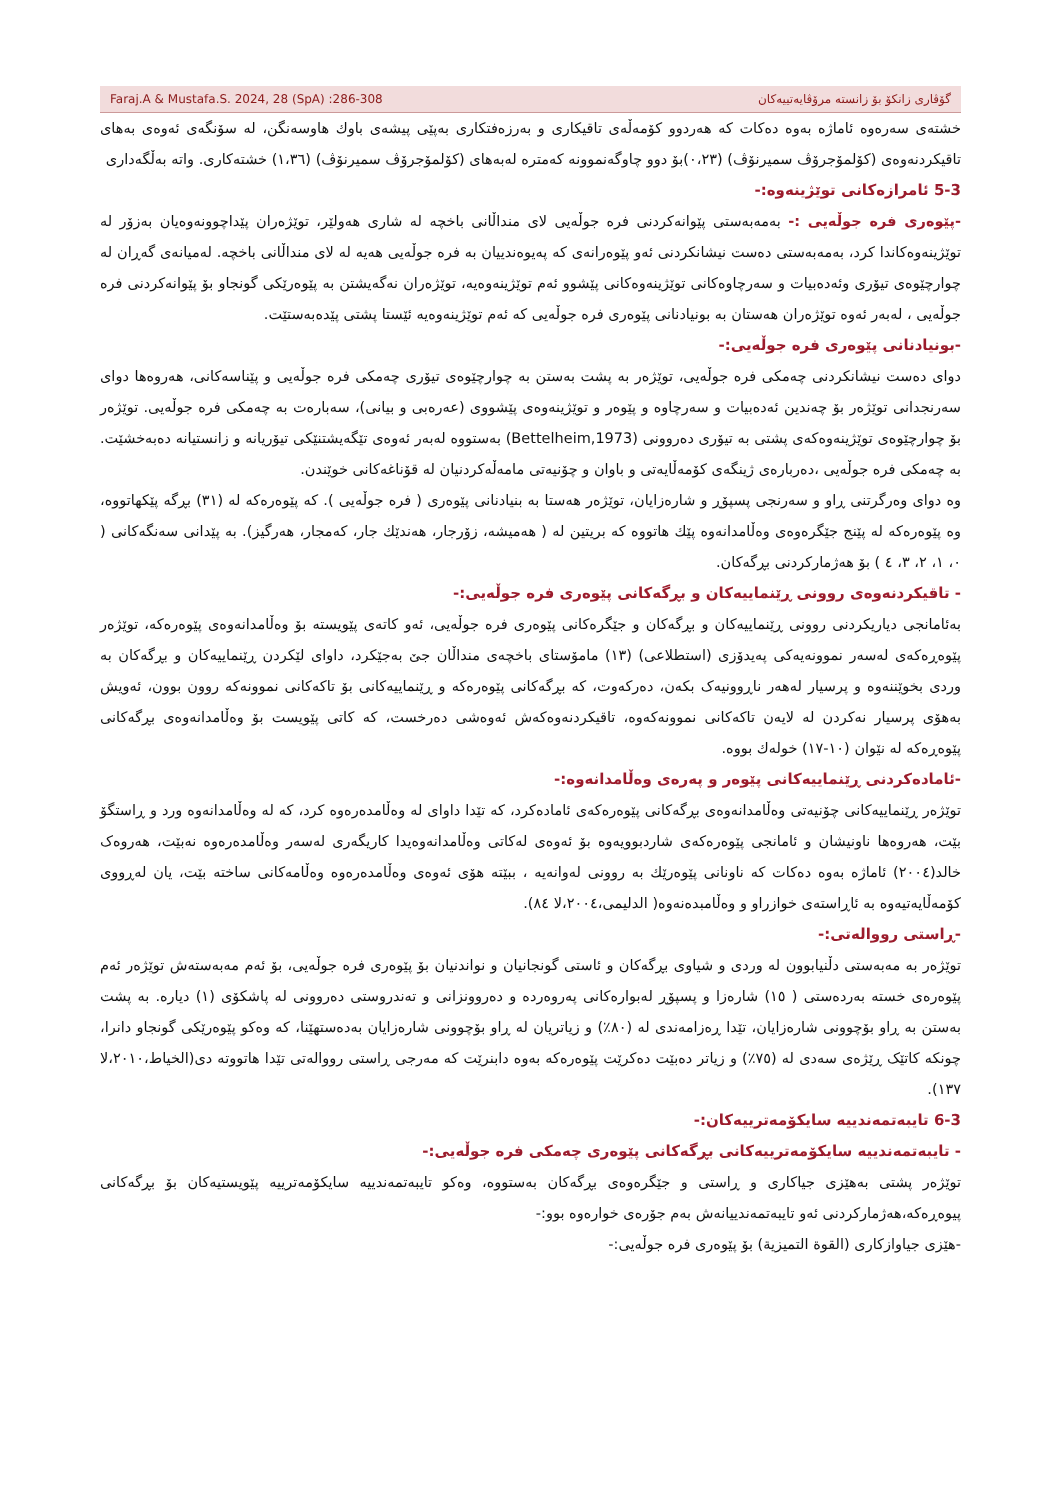Faraj.A & Mustafa.S. 2024, 28 (SpA) :286-308 گۆڤاری زانكۆ بۆ زانستە مرۆڤایەتییەكان
خشتەی سەرەوە ئاماژە بەوە دەكات كە هەردوو كۆمەڵەی تاقیكاری و بەرزەفتكاری بەپێی پیشەی باوك هاوسەنگن، لە سۆنگەی ئەوەی بەهای تاقیكردنەوەی (كۆلمۆجرۆڤ سمیرنۆڤ) (٠،٢٣)بۆ دوو چاوگەنموونە كەمترە لەبەهای (كۆلمۆجرۆڤ سمیرنۆڤ) (١،٣٦) خشتەكاری. واتە بەڵگەداری
5-3 ئامرازەكانی توێژینەوە:-
-پێوەری فرە جوڵەیی :- بەمەبەستی پێوانەكردنی فرە جوڵەیی لای منداڵانی باخچە لە شاری هەولێر، توێژەران پێداچوونەوەیان بەزۆر لە توێژینەوەكاندا كرد، بەمەبەستی دەست نیشانكردنی ئەو پێوەرانەی كە پەیوەندییان بە فرە جوڵەیی هەیە لە لای منداڵانی باخچە. لەمیانەی گەڕان لە چوارچێوەی تیۆری وئەدەبیات و سەرچاوەكانی توێژینەوەكانی پێشوو ئەم توێژینەوەیە، توێژەران نەگەیشتن بە پێوەرێكی گونجاو بۆ پێوانەكردنی فرە جوڵەیی ، لەبەر ئەوە توێژەران هەستان بە بونیادنانی پێوەری فرە جوڵەیی كە ئەم توێژینەوەیە ئێستا پشتی پێدەبەستێت.
-بونیادنانی پێوەری فرە جوڵەیی:-
دوای دەست نیشانكردنی چەمكی فرە جوڵەیی، توێژەر بە پشت بەستن بە چوارچێوەی تیۆری چەمكی فرە جوڵەیی و پێناسەكانی، هەروەها دوای سەرنجدانی توێژەر بۆ چەندین ئەدەبیات و سەرچاوە و پێوەر و توێژینەوەی پێشووی (عەرەبی و بیانی)، سەبارەت بە چەمكی فرە جوڵەیی. توێژەر بۆ چوارچێوەی توێژینەوەكەی پشتی بە تیۆری دەروونی (Bettelheim,1973) بەستووە لەبەر ئەوەی تێگەیشتنێكی تیۆریانە و زانستیانە دەبەخشێت. بە چەمكی فرە جوڵەیی ،دەربارەی ژینگەی كۆمەڵایەتی و باوان و چۆنیەتی مامەڵەكردنیان لە قۆناغەكانی خوێندن.
وە دوای وەرگرتنی ڕاو و سەرنجی پسپۆڕ و شارەزایان، توێژەر هەستا بە بنیادنانی پێوەری ( فرە جوڵەیی ). كە پێوەرەكە لە (٣١) بڕگە پێكهاتووە، وە پێوەرەكە لە پێنج جێگرەوەی وەڵامدانەوە پێك هاتووە كە بریتین لە ( هەمیشە، زۆرجار، هەندێك جار، كەمجار، هەرگیز). بە پێدانی سەنگەكانی ( ٠، ١، ٢، ٣، ٤ ) بۆ هەژماركردنی بڕگەكان.
- تاقیكردنەوەی روونی ڕێنماییەكان و بڕگەكانی پێوەری فرە جوڵەیی:-
بەئامانجی دیاریكردنی روونی ڕێنماییەكان و بڕگەكان و جێگرەكانی پێوەری فرە جوڵەیی، ئەو كاتەی پێویستە بۆ وەڵامدانەوەی پێوەرەكە، توێژەر پێوەڕەكەی لەسەر نموونەیەكی پەیدۆزی (استطلاعی) (١٣) مامۆستای باخچەی منداڵان جێ بەجێكرد، داوای لێكردن ڕێنماییەكان و بڕگەكان بە وردی بخوێننەوە و پرسیار لەهەر ناڕوونیەک بكەن، دەركەوت، كە بڕگەكانی پێوەرەكە و ڕێنماییەكانی بۆ تاكەكانی نموونەكە روون بوون، ئەویش بەهۆی پرسیار نەكردن لە لایەن تاكەكانی نموونەكەوە، تاقیكردنەوەكەش ئەوەشی دەرخست، كە كاتی پێویست بۆ وەڵامدانەوەی بڕگەكانی پێوەڕەكە لە نێوان (١٠-١٧) خولەك بووە.
-ئامادەكردنی ڕێنماییەكانی پێوەر و پەرەی وەڵامدانەوە:-
توێژەر ڕێنماییەكانی چۆنیەتی وەڵامدانەوەی بڕگەكانی پێوەرەكەی ئامادەكرد، كە تێدا داوای لە وەڵامدەرەوە كرد، كە لە وەڵامدانەوە ورد و ڕاستگۆ بێت، هەروەها ناونیشان و ئامانجی پێوەرەكەی شاردبوویەوە بۆ ئەوەی لەكاتی وەڵامدانەوەیدا كاریگەری لەسەر وەڵامدەرەوە نەبێت، هەروەک خالد(٢٠٠٤) ئاماژە بەوە دەكات كە ناونانی پێوەرێك بە روونی لەوانەیە ، ببێتە هۆی ئەوەی وەڵامدەرەوە وەڵامەكانی ساختە بێت، یان لەڕووی كۆمەڵایەتیەوە بە ئاڕاستەی خوازراو و وەڵامبدەنەوە( الدلیمی،٢٠٠٤،لا ٨٤).
-ڕاستی رووالەتی:-
توێژەر بە مەبەستی دڵنیابوون لە وردی و شیاوی بڕگەكان و ئاستی گونجانیان و نواندنیان بۆ پێوەری فرە جوڵەیی، بۆ ئەم مەبەستەش توێژەر ئەم پێوەرەی خستە بەردەستی ( ١٥) شارەزا و پسپۆڕ لەبوارەكانی پەروەردە و دەروونزانی و تەندروستی دەروونی لە پاشكۆی (١) دیارە. بە پشت بەستن بە ڕاو بۆچوونی شارەزایان، تێدا ڕەزامەندی لە (٨٠٪) و زیاتریان لە ڕاو بۆچوونی شارەزایان بەدەستهێنا، كە وەكو پێوەرێكی گونجاو دانرا، چونكە كاتێک ڕێژەی سەدی لە (٧٥٪) و زیاتر دەبێت دەكرێت پێوەرەكە بەوە دابنرێت كە مەرجی ڕاستی رووالەتی تێدا هاتووتە دی(الخیاط،٢٠١٠،لا ١٣٧).
6-3 تایبەتمەندییە سایكۆمەترییەكان:-
- تایبەتمەندییە سایكۆمەترییەكانی بڕگەكانی پێوەری چەمكی فرە جوڵەیی:-
توێژەر پشتی بەهێزی جیاكاری و ڕاستی و جێگرەوەی بڕگەكان بەستووە، وەكو تایبەتمەندییە سایكۆمەترییە پێویستیەكان بۆ بڕگەكانی پیوەڕەكە،هەژماركردنی ئەو تایبەتمەندییانەش بەم جۆرەی خوارەوە بوو:-
-هێزی جیاوازكاری (القوة التمیزیة) بۆ پێوەری فرە جوڵەیی:-